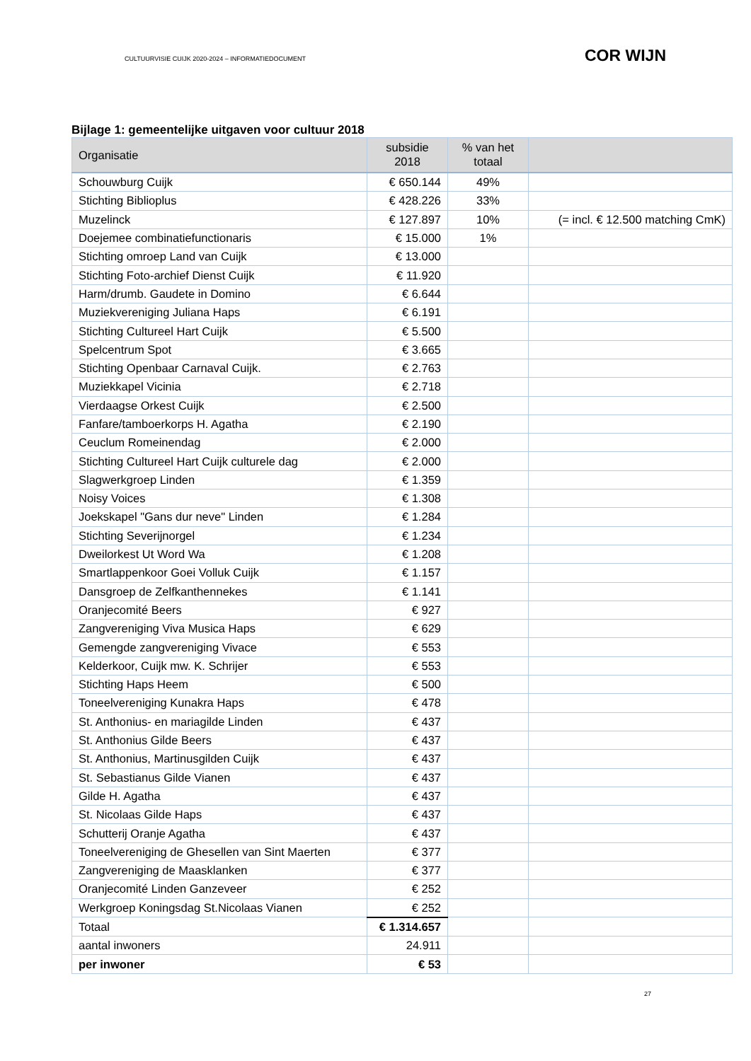CULTUURVISIE CUIJK 2020-2024 – INFORMATIEDOCUMENT COR WIJN
Bijlage 1: gemeentelijke uitgaven voor cultuur 2018
| Organisatie | subsidie 2018 | % van het totaal | |
| --- | --- | --- | --- |
| Schouwburg Cuijk | € 650.144 | 49% | |
| Stichting Biblioplus | € 428.226 | 33% | |
| Muzelinck | € 127.897 | 10% | (= incl. € 12.500 matching CmK) |
| Doejemee combinatiefunctionaris | € 15.000 | 1% | |
| Stichting omroep Land van Cuijk | € 13.000 | | |
| Stichting Foto-archief Dienst Cuijk | € 11.920 | | |
| Harm/drumb. Gaudete in Domino | € 6.644 | | |
| Muziekvereniging Juliana Haps | € 6.191 | | |
| Stichting Cultureel Hart Cuijk | € 5.500 | | |
| Spelcentrum Spot | € 3.665 | | |
| Stichting Openbaar Carnaval Cuijk. | € 2.763 | | |
| Muziekkapel Vicinia | € 2.718 | | |
| Vierdaagse Orkest Cuijk | € 2.500 | | |
| Fanfare/tamboerkorps H. Agatha | € 2.190 | | |
| Ceuclum Romeinendag | € 2.000 | | |
| Stichting Cultureel Hart Cuijk culturele dag | € 2.000 | | |
| Slagwerkgroep Linden | € 1.359 | | |
| Noisy Voices | € 1.308 | | |
| Joekskapel "Gans dur neve" Linden | € 1.284 | | |
| Stichting Severijnorgel | € 1.234 | | |
| Dweilorkest Ut Word Wa | € 1.208 | | |
| Smartlappenkoor Goei Volluk Cuijk | € 1.157 | | |
| Dansgroep de Zelfkanthennekes | € 1.141 | | |
| Oranjecomité Beers | € 927 | | |
| Zangvereniging Viva Musica Haps | € 629 | | |
| Gemengde zangvereniging Vivace | € 553 | | |
| Kelderkoor, Cuijk mw. K. Schrijer | € 553 | | |
| Stichting Haps Heem | € 500 | | |
| Toneelvereniging Kunakra Haps | € 478 | | |
| St. Anthonius- en mariagilde Linden | € 437 | | |
| St. Anthonius Gilde Beers | € 437 | | |
| St. Anthonius, Martinusgilden Cuijk | € 437 | | |
| St. Sebastianus Gilde Vianen | € 437 | | |
| Gilde H. Agatha | € 437 | | |
| St. Nicolaas Gilde Haps | € 437 | | |
| Schutterij Oranje Agatha | € 437 | | |
| Toneelvereniging de Ghesellen van Sint Maerten | € 377 | | |
| Zangvereniging de Maasklanken | € 377 | | |
| Oranjecomité Linden Ganzeveer | € 252 | | |
| Werkgroep Koningsdag St.Nicolaas Vianen | € 252 | | |
| Totaal | € 1.314.657 | | |
| aantal inwoners | 24.911 | | |
| per inwoner | € 53 | | |
27